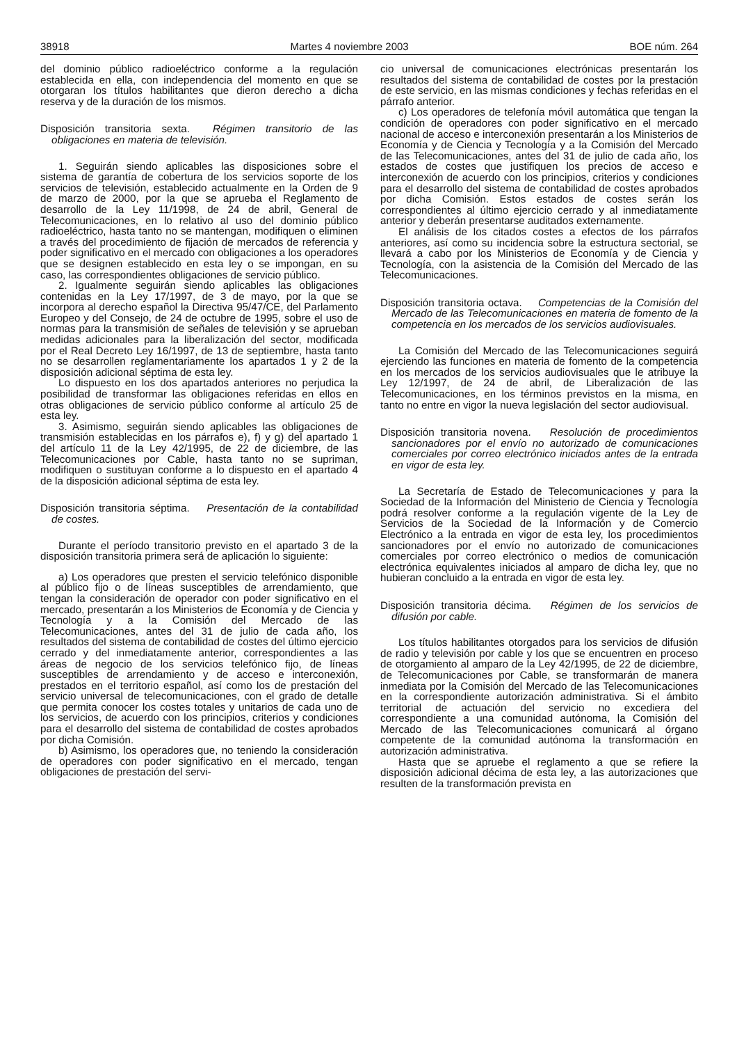38918 Martes 4 noviembre 2003 BOE núm. 264
del dominio público radioeléctrico conforme a la regulación establecida en ella, con independencia del momento en que se otorgaran los títulos habilitantes que dieron derecho a dicha reserva y de la duración de los mismos.
Disposición transitoria sexta. Régimen transitorio de las obligaciones en materia de televisión.
1. Seguirán siendo aplicables las disposiciones sobre el sistema de garantía de cobertura de los servicios soporte de los servicios de televisión, establecido actualmente en la Orden de 9 de marzo de 2000, por la que se aprueba el Reglamento de desarrollo de la Ley 11/1998, de 24 de abril, General de Telecomunicaciones, en lo relativo al uso del dominio público radioeléctrico, hasta tanto no se mantengan, modifiquen o eliminen a través del procedimiento de fijación de mercados de referencia y poder significativo en el mercado con obligaciones a los operadores que se designen establecido en esta ley o se impongan, en su caso, las correspondientes obligaciones de servicio público.
2. Igualmente seguirán siendo aplicables las obligaciones contenidas en la Ley 17/1997, de 3 de mayo, por la que se incorpora al derecho español la Directiva 95/47/CE, del Parlamento Europeo y del Consejo, de 24 de octubre de 1995, sobre el uso de normas para la transmisión de señales de televisión y se aprueban medidas adicionales para la liberalización del sector, modificada por el Real Decreto Ley 16/1997, de 13 de septiembre, hasta tanto no se desarrollen reglamentariamente los apartados 1 y 2 de la disposición adicional séptima de esta ley.
Lo dispuesto en los dos apartados anteriores no perjudica la posibilidad de transformar las obligaciones referidas en ellos en otras obligaciones de servicio público conforme al artículo 25 de esta ley.
3. Asimismo, seguirán siendo aplicables las obligaciones de transmisión establecidas en los párrafos e), f) y g) del apartado 1 del artículo 11 de la Ley 42/1995, de 22 de diciembre, de las Telecomunicaciones por Cable, hasta tanto no se supriman, modifiquen o sustituyan conforme a lo dispuesto en el apartado 4 de la disposición adicional séptima de esta ley.
Disposición transitoria séptima. Presentación de la contabilidad de costes.
Durante el período transitorio previsto en el apartado 3 de la disposición transitoria primera será de aplicación lo siguiente:
a) Los operadores que presten el servicio telefónico disponible al público fijo o de líneas susceptibles de arrendamiento, que tengan la consideración de operador con poder significativo en el mercado, presentarán a los Ministerios de Economía y de Ciencia y Tecnología y a la Comisión del Mercado de las Telecomunicaciones, antes del 31 de julio de cada año, los resultados del sistema de contabilidad de costes del último ejercicio cerrado y del inmediatamente anterior, correspondientes a las áreas de negocio de los servicios telefónico fijo, de líneas susceptibles de arrendamiento y de acceso e interconexión, prestados en el territorio español, así como los de prestación del servicio universal de telecomunicaciones, con el grado de detalle que permita conocer los costes totales y unitarios de cada uno de los servicios, de acuerdo con los principios, criterios y condiciones para el desarrollo del sistema de contabilidad de costes aprobados por dicha Comisión.
b) Asimismo, los operadores que, no teniendo la consideración de operadores con poder significativo en el mercado, tengan obligaciones de prestación del servi-
cio universal de comunicaciones electrónicas presentarán los resultados del sistema de contabilidad de costes por la prestación de este servicio, en las mismas condiciones y fechas referidas en el párrafo anterior.
c) Los operadores de telefonía móvil automática que tengan la condición de operadores con poder significativo en el mercado nacional de acceso e interconexión presentarán a los Ministerios de Economía y de Ciencia y Tecnología y a la Comisión del Mercado de las Telecomunicaciones, antes del 31 de julio de cada año, los estados de costes que justifiquen los precios de acceso e interconexión de acuerdo con los principios, criterios y condiciones para el desarrollo del sistema de contabilidad de costes aprobados por dicha Comisión. Estos estados de costes serán los correspondientes al último ejercicio cerrado y al inmediatamente anterior y deberán presentarse auditados externamente.
El análisis de los citados costes a efectos de los párrafos anteriores, así como su incidencia sobre la estructura sectorial, se llevará a cabo por los Ministerios de Economía y de Ciencia y Tecnología, con la asistencia de la Comisión del Mercado de las Telecomunicaciones.
Disposición transitoria octava. Competencias de la Comisión del Mercado de las Telecomunicaciones en materia de fomento de la competencia en los mercados de los servicios audiovisuales.
La Comisión del Mercado de las Telecomunicaciones seguirá ejerciendo las funciones en materia de fomento de la competencia en los mercados de los servicios audiovisuales que le atribuye la Ley 12/1997, de 24 de abril, de Liberalización de las Telecomunicaciones, en los términos previstos en la misma, en tanto no entre en vigor la nueva legislación del sector audiovisual.
Disposición transitoria novena. Resolución de procedimientos sancionadores por el envío no autorizado de comunicaciones comerciales por correo electrónico iniciados antes de la entrada en vigor de esta ley.
La Secretaría de Estado de Telecomunicaciones y para la Sociedad de la Información del Ministerio de Ciencia y Tecnología podrá resolver conforme a la regulación vigente de la Ley de Servicios de la Sociedad de la Información y de Comercio Electrónico a la entrada en vigor de esta ley, los procedimientos sancionadores por el envío no autorizado de comunicaciones comerciales por correo electrónico o medios de comunicación electrónica equivalentes iniciados al amparo de dicha ley, que no hubieran concluido a la entrada en vigor de esta ley.
Disposición transitoria décima. Régimen de los servicios de difusión por cable.
Los títulos habilitantes otorgados para los servicios de difusión de radio y televisión por cable y los que se encuentren en proceso de otorgamiento al amparo de la Ley 42/1995, de 22 de diciembre, de Telecomunicaciones por Cable, se transformarán de manera inmediata por la Comisión del Mercado de las Telecomunicaciones en la correspondiente autorización administrativa. Si el ámbito territorial de actuación del servicio no excediera del correspondiente a una comunidad autónoma, la Comisión del Mercado de las Telecomunicaciones comunicará al órgano competente de la comunidad autónoma la transformación en autorización administrativa.
Hasta que se apruebe el reglamento a que se refiere la disposición adicional décima de esta ley, a las autorizaciones que resulten de la transformación prevista en